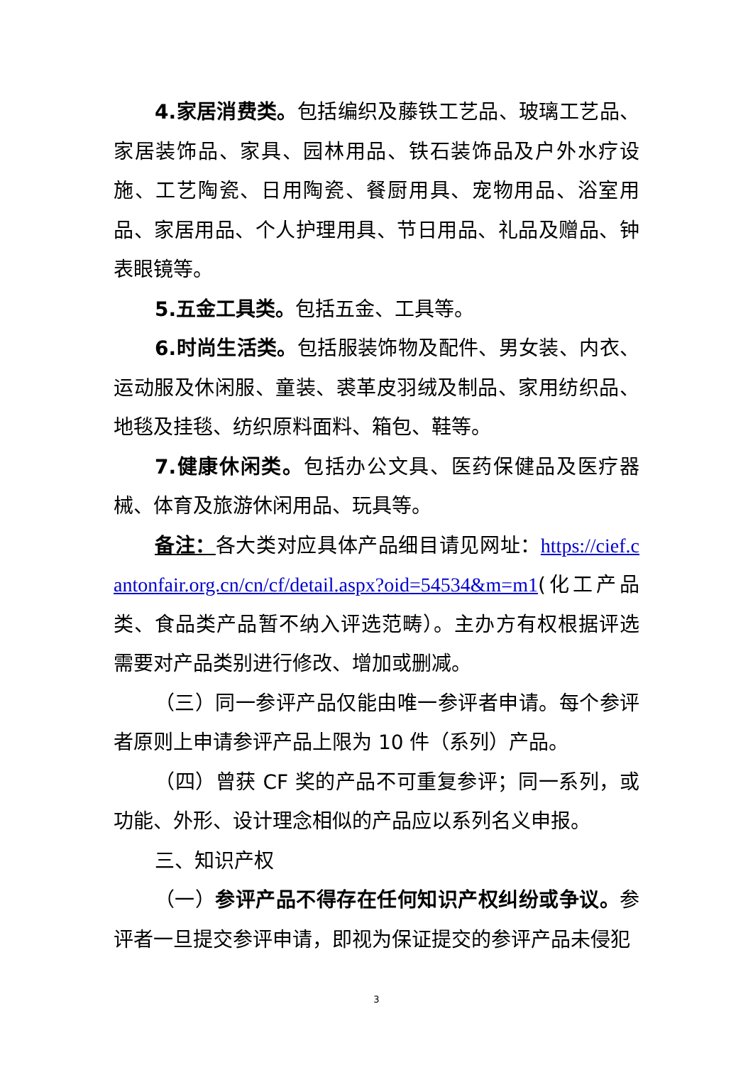4.家居消费类。包括编织及藤铁工艺品、玻璃工艺品、家居装饰品、家具、园林用品、铁石装饰品及户外水疗设施、工艺陶瓷、日用陶瓷、餐厨用具、宠物用品、浴室用品、家居用品、个人护理用具、节日用品、礼品及赠品、钟表眼镜等。
5.五金工具类。包括五金、工具等。
6.时尚生活类。包括服装饰物及配件、男女装、内衣、运动服及休闲服、童装、裘革皮羽绒及制品、家用纺织品、地毯及挂毯、纺织原料面料、箱包、鞋等。
7.健康休闲类。包括办公文具、医药保健品及医疗器械、体育及旅游休闲用品、玩具等。
备注：各大类对应具体产品细目请见网址：https://cief.cantonfair.org.cn/cn/cf/detail.aspx?oid=54534&m=m1(化工产品类、食品类产品暂不纳入评选范畴）。主办方有权根据评选需要对产品类别进行修改、增加或删减。
（三）同一参评产品仅能由唯一参评者申请。每个参评者原则上申请参评产品上限为 10 件（系列）产品。
（四）曾获 CF 奖的产品不可重复参评；同一系列，或功能、外形、设计理念相似的产品应以系列名义申报。
三、知识产权
（一）参评产品不得存在任何知识产权纠纷或争议。参评者一旦提交参评申请，即视为保证提交的参评产品未侵犯
3